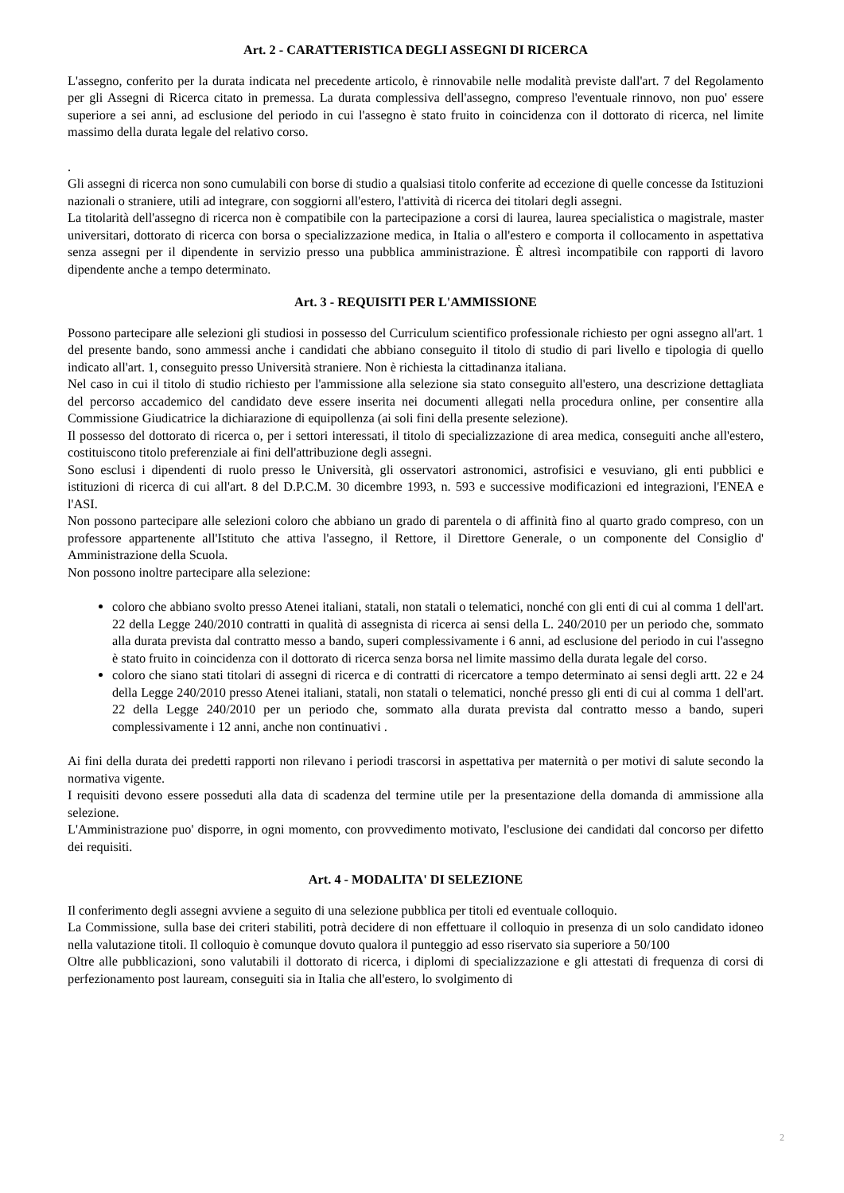Art. 2 - CARATTERISTICA DEGLI ASSEGNI DI RICERCA
L'assegno, conferito per la durata indicata nel precedente articolo, è rinnovabile nelle modalità previste dall'art. 7 del Regolamento per gli Assegni di Ricerca citato in premessa. La durata complessiva dell'assegno, compreso l'eventuale rinnovo, non puo' essere superiore a sei anni, ad esclusione del periodo in cui l'assegno è stato fruito in coincidenza con il dottorato di ricerca, nel limite massimo della durata legale del relativo corso.
.
Gli assegni di ricerca non sono cumulabili con borse di studio a qualsiasi titolo conferite ad eccezione di quelle concesse da Istituzioni nazionali o straniere, utili ad integrare, con soggiorni all'estero, l'attività di ricerca dei titolari degli assegni.
La titolarità dell'assegno di ricerca non è compatibile con la partecipazione a corsi di laurea, laurea specialistica o magistrale, master universitari, dottorato di ricerca con borsa o specializzazione medica, in Italia o all'estero e comporta il collocamento in aspettativa senza assegni per il dipendente in servizio presso una pubblica amministrazione. È altresì incompatibile con rapporti di lavoro dipendente anche a tempo determinato.
Art. 3 - REQUISITI PER L'AMMISSIONE
Possono partecipare alle selezioni gli studiosi in possesso del Curriculum scientifico professionale richiesto per ogni assegno all'art. 1 del presente bando, sono ammessi anche i candidati che abbiano conseguito il titolo di studio di pari livello e tipologia di quello indicato all'art. 1, conseguito presso Università straniere. Non è richiesta la cittadinanza italiana.
Nel caso in cui il titolo di studio richiesto per l'ammissione alla selezione sia stato conseguito all'estero, una descrizione dettagliata del percorso accademico del candidato deve essere inserita nei documenti allegati nella procedura online, per consentire alla Commissione Giudicatrice la dichiarazione di equipollenza (ai soli fini della presente selezione).
Il possesso del dottorato di ricerca o, per i settori interessati, il titolo di specializzazione di area medica, conseguiti anche all'estero, costituiscono titolo preferenziale ai fini dell'attribuzione degli assegni.
Sono esclusi i dipendenti di ruolo presso le Università, gli osservatori astronomici, astrofisici e vesuviano, gli enti pubblici e istituzioni di ricerca di cui all'art. 8 del D.P.C.M. 30 dicembre 1993, n. 593 e successive modificazioni ed integrazioni, l'ENEA e l'ASI.
Non possono partecipare alle selezioni coloro che abbiano un grado di parentela o di affinità fino al quarto grado compreso, con un professore appartenente all'Istituto che attiva l'assegno, il Rettore, il Direttore Generale, o un componente del Consiglio d' Amministrazione della Scuola.
Non possono inoltre partecipare alla selezione:
coloro che abbiano svolto presso Atenei italiani, statali, non statali o telematici, nonché con gli enti di cui al comma 1 dell'art. 22 della Legge 240/2010 contratti in qualità di assegnista di ricerca ai sensi della L. 240/2010 per un periodo che, sommato alla durata prevista dal contratto messo a bando, superi complessivamente i 6 anni, ad esclusione del periodo in cui l'assegno è stato fruito in coincidenza con il dottorato di ricerca senza borsa nel limite massimo della durata legale del corso.
coloro che siano stati titolari di assegni di ricerca e di contratti di ricercatore a tempo determinato ai sensi degli artt. 22 e 24 della Legge 240/2010 presso Atenei italiani, statali, non statali o telematici, nonché presso gli enti di cui al comma 1 dell'art. 22 della Legge 240/2010 per un periodo che, sommato alla durata prevista dal contratto messo a bando, superi complessivamente i 12 anni, anche non continuativi .
Ai fini della durata dei predetti rapporti non rilevano i periodi trascorsi in aspettativa per maternità o per motivi di salute secondo la normativa vigente.
I requisiti devono essere posseduti alla data di scadenza del termine utile per la presentazione della domanda di ammissione alla selezione.
L'Amministrazione puo' disporre, in ogni momento, con provvedimento motivato, l'esclusione dei candidati dal concorso per difetto dei requisiti.
Art. 4 - MODALITA' DI SELEZIONE
Il conferimento degli assegni avviene a seguito di una selezione pubblica per titoli ed eventuale colloquio.
La Commissione, sulla base dei criteri stabiliti, potrà decidere di non effettuare il colloquio in presenza di un solo candidato idoneo nella valutazione titoli. Il colloquio è comunque dovuto qualora il punteggio ad esso riservato sia superiore a 50/100
Oltre alle pubblicazioni, sono valutabili il dottorato di ricerca, i diplomi di specializzazione e gli attestati di frequenza di corsi di perfezionamento post lauream, conseguiti sia in Italia che all'estero, lo svolgimento di
2